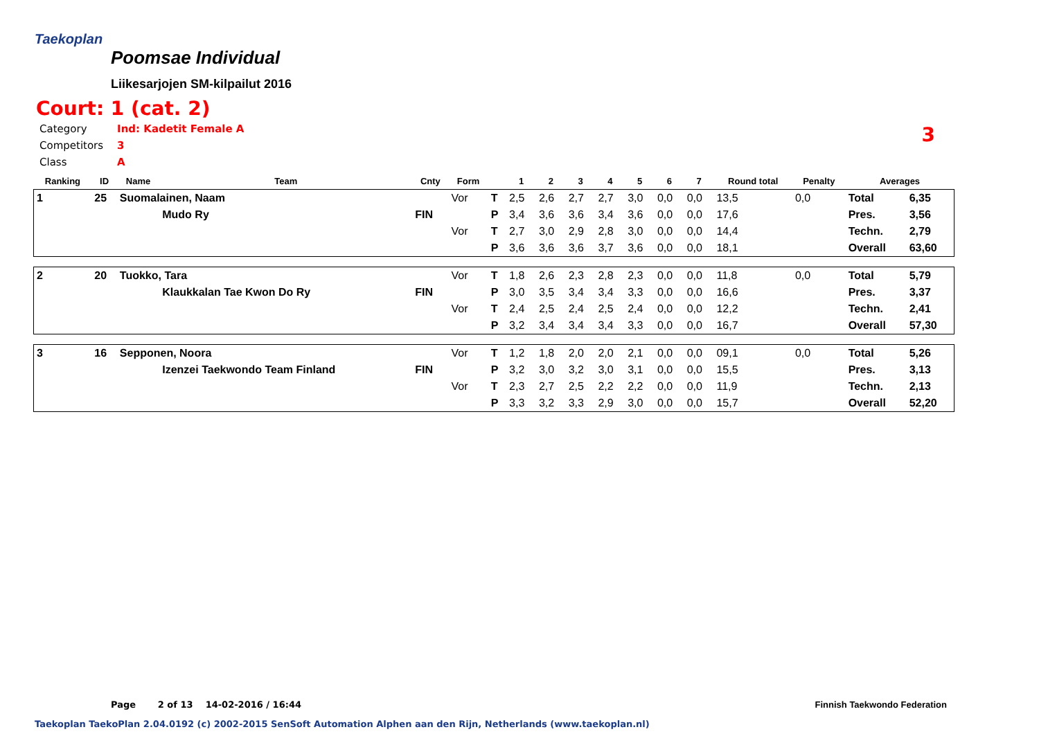Taekoplan
Poomsae Individual
Liikesarjojen SM-kilpailut 2016
Court: 1 (cat. 2)
| Category | Ind: Kadetit Female A |
| Competitors | 3 |
| Class | A |
3
| Ranking | ID | Name | Team | Cnty | Form | | 1 | 2 | 3 | 4 | 5 | 6 | 7 | Round total | Penalty | Averages | |
| --- | --- | --- | --- | --- | --- | --- | --- | --- | --- | --- | --- | --- | --- | --- | --- | --- | --- |
| 1 | 25 | Suomalainen, Naam | | | Vor | T | 2,5 | 2,6 | 2,7 | 2,7 | 3,0 | 0,0 | 0,0 | 13,5 | 0,0 | Total | 6,35 |
| | | | Mudo Ry | FIN | | P | 3,4 | 3,6 | 3,6 | 3,4 | 3,6 | 0,0 | 0,0 | 17,6 | | Pres. | 3,56 |
| | | | | | Vor | T | 2,7 | 3,0 | 2,9 | 2,8 | 3,0 | 0,0 | 0,0 | 14,4 | | Techn. | 2,79 |
| | | | | | | P | 3,6 | 3,6 | 3,6 | 3,7 | 3,6 | 0,0 | 0,0 | 18,1 | | Overall | 63,60 |
| 2 | 20 | Tuokko, Tara | | | Vor | T | 1,8 | 2,6 | 2,3 | 2,8 | 2,3 | 0,0 | 0,0 | 11,8 | 0,0 | Total | 5,79 |
| | | | Klaukkalan Tae Kwon Do Ry | FIN | | P | 3,0 | 3,5 | 3,4 | 3,4 | 3,3 | 0,0 | 0,0 | 16,6 | | Pres. | 3,37 |
| | | | | | Vor | T | 2,4 | 2,5 | 2,4 | 2,5 | 2,4 | 0,0 | 0,0 | 12,2 | | Techn. | 2,41 |
| | | | | | | P | 3,2 | 3,4 | 3,4 | 3,4 | 3,3 | 0,0 | 0,0 | 16,7 | | Overall | 57,30 |
| 3 | 16 | Sepponen, Noora | | | Vor | T | 1,2 | 1,8 | 2,0 | 2,0 | 2,1 | 0,0 | 0,0 | 09,1 | 0,0 | Total | 5,26 |
| | | | Izenzei Taekwondo Team Finland | FIN | | P | 3,2 | 3,0 | 3,2 | 3,0 | 3,1 | 0,0 | 0,0 | 15,5 | | Pres. | 3,13 |
| | | | | | Vor | T | 2,3 | 2,7 | 2,5 | 2,2 | 2,2 | 0,0 | 0,0 | 11,9 | | Techn. | 2,13 |
| | | | | | | P | 3,3 | 3,2 | 3,3 | 2,9 | 3,0 | 0,0 | 0,0 | 15,7 | | Overall | 52,20 |
Page 2 of 13 14-02-2016 / 16:44
Finnish Taekwondo Federation
Taekoplan TaekoPlan 2.04.0192 (c) 2002-2015 SenSoft Automation Alphen aan den Rijn, Netherlands (www.taekoplan.nl)